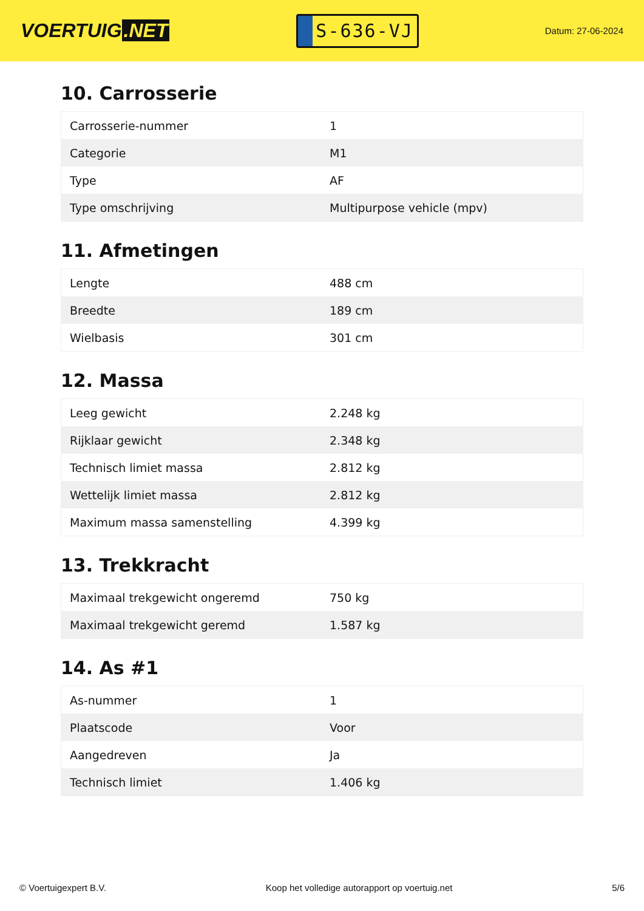VOERTUIG.NET
S-636-VJ
Datum: 27-06-2024
10. Carrosserie
| Carrosserie-nummer | 1 |
| Categorie | M1 |
| Type | AF |
| Type omschrijving | Multipurpose vehicle (mpv) |
11. Afmetingen
| Lengte | 488 cm |
| Breedte | 189 cm |
| Wielbasis | 301 cm |
12. Massa
| Leeg gewicht | 2.248 kg |
| Rijklaar gewicht | 2.348 kg |
| Technisch limiet massa | 2.812 kg |
| Wettelijk limiet massa | 2.812 kg |
| Maximum massa samenstelling | 4.399 kg |
13. Trekkracht
| Maximaal trekgewicht ongeremd | 750 kg |
| Maximaal trekgewicht geremd | 1.587 kg |
14. As #1
| As-nummer | 1 |
| Plaatscode | Voor |
| Aangedreven | Ja |
| Technisch limiet | 1.406 kg |
© Voertuigexpert B.V. Koop het volledige autorapport op voertuig.net 5/6